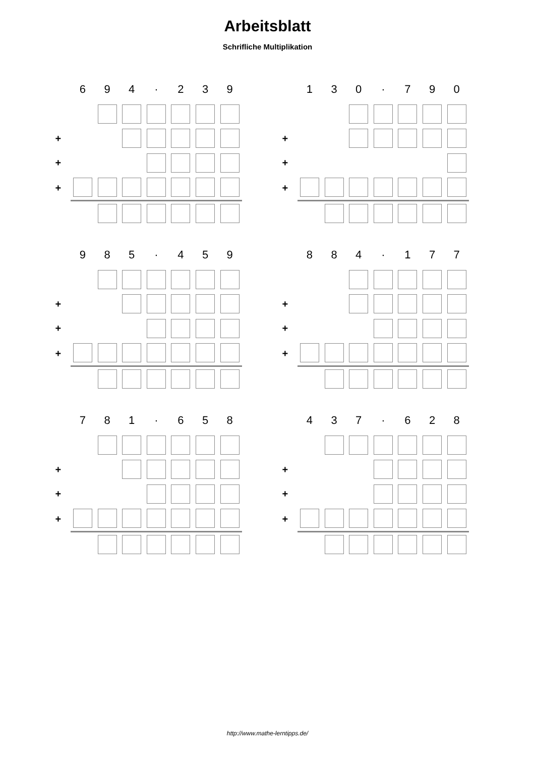Arbeitsblatt
Schrifliche Multiplikation
| | 6 | 9 | 4 | · | 2 | 3 | 9 |
| + | | | | | | | |
| + | | | | | | | |
| + | | | | | | | |
| | 1 | 3 | 0 | · | 7 | 9 | 0 |
| + | | | | | | | |
| + | | | | | | | |
| + | | | | | | | |
| | 9 | 8 | 5 | · | 4 | 5 | 9 |
| + | | | | | | | |
| + | | | | | | | |
| + | | | | | | | |
| | 8 | 8 | 4 | · | 1 | 7 | 7 |
| + | | | | | | | |
| + | | | | | | | |
| + | | | | | | | |
| | 7 | 8 | 1 | · | 6 | 5 | 8 |
| + | | | | | | | |
| + | | | | | | | |
| + | | | | | | | |
| | 4 | 3 | 7 | · | 6 | 2 | 8 |
| + | | | | | | | |
| + | | | | | | | |
| + | | | | | | | |
http://www.mathe-lerntipps.de/